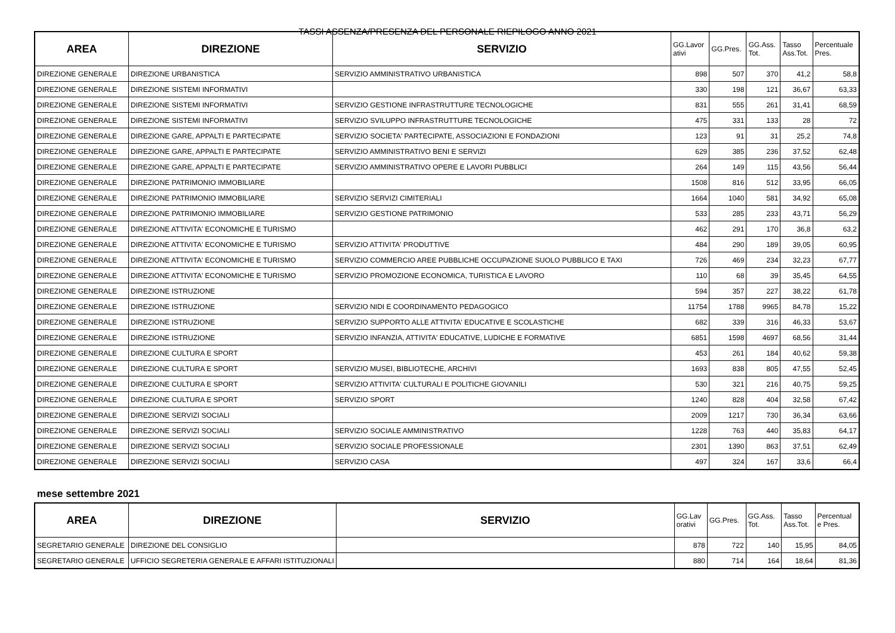TASSI ASSENZA/PRESENZA DEL PERSONALE RIEPILOGO ANNO 2021
| AREA | DIREZIONE | SERVIZIO | GG.Lavor ativi | GG.Pres. | GG.Ass. Tot. | Tasso Ass.Tot. | Percentuale Pres. |
| --- | --- | --- | --- | --- | --- | --- | --- |
| DIREZIONE GENERALE | DIREZIONE URBANISTICA | SERVIZIO AMMINISTRATIVO URBANISTICA | 898 | 507 | 370 | 41,2 | 58,8 |
| DIREZIONE GENERALE | DIREZIONE SISTEMI INFORMATIVI | | 330 | 198 | 121 | 36,67 | 63,33 |
| DIREZIONE GENERALE | DIREZIONE SISTEMI INFORMATIVI | SERVIZIO GESTIONE INFRASTRUTTURE TECNOLOGICHE | 831 | 555 | 261 | 31,41 | 68,59 |
| DIREZIONE GENERALE | DIREZIONE SISTEMI INFORMATIVI | SERVIZIO SVILUPPO INFRASTRUTTURE TECNOLOGICHE | 475 | 331 | 133 | 28 | 72 |
| DIREZIONE GENERALE | DIREZIONE GARE, APPALTI E PARTECIPATE | SERVIZIO SOCIETA' PARTECIPATE, ASSOCIAZIONI E FONDAZIONI | 123 | 91 | 31 | 25,2 | 74,8 |
| DIREZIONE GENERALE | DIREZIONE GARE, APPALTI E PARTECIPATE | SERVIZIO AMMINISTRATIVO BENI E SERVIZI | 629 | 385 | 236 | 37,52 | 62,48 |
| DIREZIONE GENERALE | DIREZIONE GARE, APPALTI E PARTECIPATE | SERVIZIO AMMINISTRATIVO OPERE E LAVORI PUBBLICI | 264 | 149 | 115 | 43,56 | 56,44 |
| DIREZIONE GENERALE | DIREZIONE PATRIMONIO IMMOBILIARE | | 1508 | 816 | 512 | 33,95 | 66,05 |
| DIREZIONE GENERALE | DIREZIONE PATRIMONIO IMMOBILIARE | SERVIZIO SERVIZI CIMITERIALI | 1664 | 1040 | 581 | 34,92 | 65,08 |
| DIREZIONE GENERALE | DIREZIONE PATRIMONIO IMMOBILIARE | SERVIZIO GESTIONE PATRIMONIO | 533 | 285 | 233 | 43,71 | 56,29 |
| DIREZIONE GENERALE | DIREZIONE ATTIVITA' ECONOMICHE E TURISMO | | 462 | 291 | 170 | 36,8 | 63,2 |
| DIREZIONE GENERALE | DIREZIONE ATTIVITA' ECONOMICHE E TURISMO | SERVIZIO ATTIVITA' PRODUTTIVE | 484 | 290 | 189 | 39,05 | 60,95 |
| DIREZIONE GENERALE | DIREZIONE ATTIVITA' ECONOMICHE E TURISMO | SERVIZIO COMMERCIO AREE PUBBLICHE OCCUPAZIONE SUOLO PUBBLICO E TAXI | 726 | 469 | 234 | 32,23 | 67,77 |
| DIREZIONE GENERALE | DIREZIONE ATTIVITA' ECONOMICHE E TURISMO | SERVIZIO PROMOZIONE ECONOMICA, TURISTICA E LAVORO | 110 | 68 | 39 | 35,45 | 64,55 |
| DIREZIONE GENERALE | DIREZIONE ISTRUZIONE | | 594 | 357 | 227 | 38,22 | 61,78 |
| DIREZIONE GENERALE | DIREZIONE ISTRUZIONE | SERVIZIO NIDI E COORDINAMENTO PEDAGOGICO | 11754 | 1788 | 9965 | 84,78 | 15,22 |
| DIREZIONE GENERALE | DIREZIONE ISTRUZIONE | SERVIZIO SUPPORTO ALLE ATTIVITA' EDUCATIVE E SCOLASTICHE | 682 | 339 | 316 | 46,33 | 53,67 |
| DIREZIONE GENERALE | DIREZIONE ISTRUZIONE | SERVIZIO INFANZIA, ATTIVITA' EDUCATIVE, LUDICHE E FORMATIVE | 6851 | 1598 | 4697 | 68,56 | 31,44 |
| DIREZIONE GENERALE | DIREZIONE CULTURA E SPORT | | 453 | 261 | 184 | 40,62 | 59,38 |
| DIREZIONE GENERALE | DIREZIONE CULTURA E SPORT | SERVIZIO MUSEI, BIBLIOTECHE, ARCHIVI | 1693 | 838 | 805 | 47,55 | 52,45 |
| DIREZIONE GENERALE | DIREZIONE CULTURA E SPORT | SERVIZIO ATTIVITA' CULTURALI E POLITICHE GIOVANILI | 530 | 321 | 216 | 40,75 | 59,25 |
| DIREZIONE GENERALE | DIREZIONE CULTURA E SPORT | SERVIZIO SPORT | 1240 | 828 | 404 | 32,58 | 67,42 |
| DIREZIONE GENERALE | DIREZIONE SERVIZI SOCIALI | | 2009 | 1217 | 730 | 36,34 | 63,66 |
| DIREZIONE GENERALE | DIREZIONE SERVIZI SOCIALI | SERVIZIO SOCIALE AMMINISTRATIVO | 1228 | 763 | 440 | 35,83 | 64,17 |
| DIREZIONE GENERALE | DIREZIONE SERVIZI SOCIALI | SERVIZIO SOCIALE PROFESSIONALE | 2301 | 1390 | 863 | 37,51 | 62,49 |
| DIREZIONE GENERALE | DIREZIONE SERVIZI SOCIALI | SERVIZIO CASA | 497 | 324 | 167 | 33,6 | 66,4 |
mese settembre 2021
| AREA | DIREZIONE | SERVIZIO | GG.Lav orativi | GG.Pres. | GG.Ass. Tot. | Tasso Ass.Tot. | Percentual e Pres. |
| --- | --- | --- | --- | --- | --- | --- | --- |
| SEGRETARIO GENERALE | DIREZIONE DEL CONSIGLIO | | 878 | 722 | 140 | 15,95 | 84,05 |
| SEGRETARIO GENERALE | UFFICIO SEGRETERIA GENERALE E AFFARI ISTITUZIONALI | | 880 | 714 | 164 | 18,64 | 81,36 |